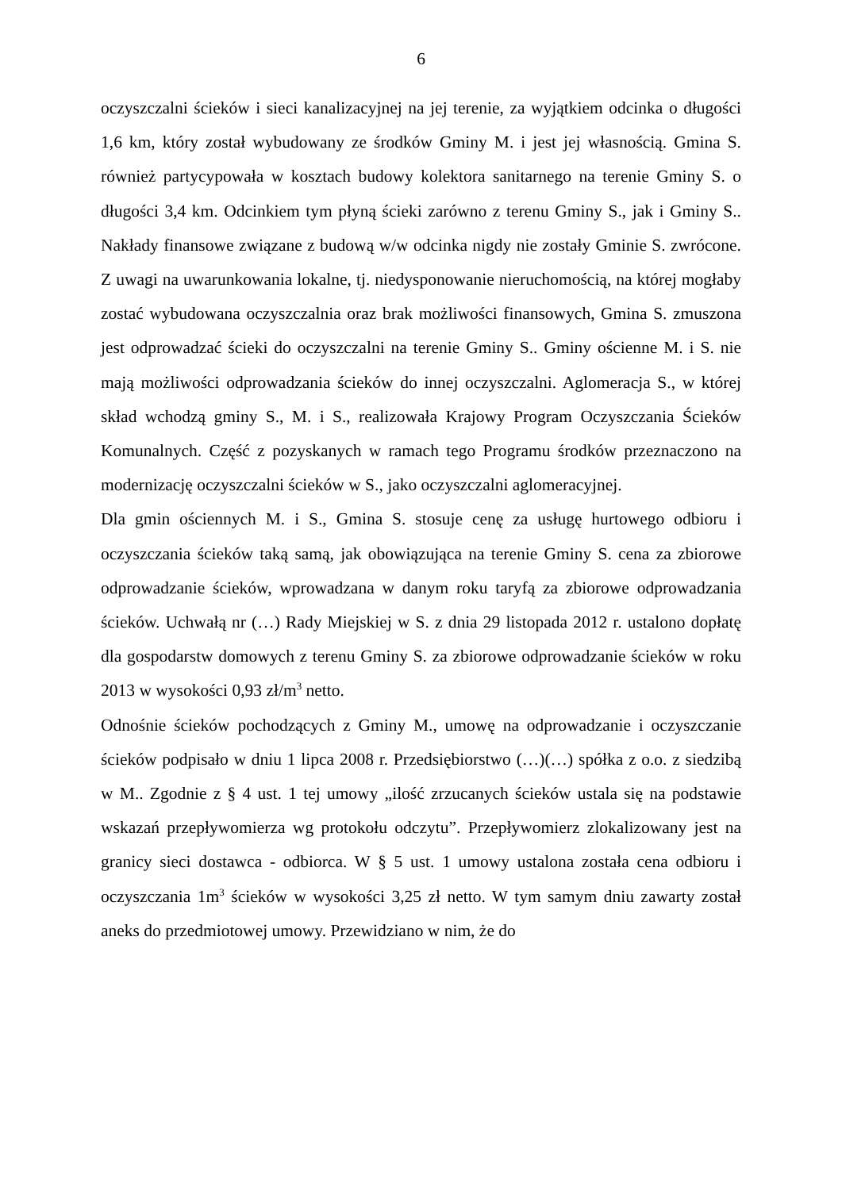6
oczyszczalni ścieków i sieci kanalizacyjnej na jej terenie, za wyjątkiem odcinka o długości 1,6 km, który został wybudowany ze środków Gminy M. i jest jej własnością. Gmina S. również partycypowała w kosztach budowy kolektora sanitarnego na terenie Gminy S. o długości 3,4 km. Odcinkiem tym płyną ścieki zarówno z terenu Gminy S., jak i Gminy S.. Nakłady finansowe związane z budową w/w odcinka nigdy nie zostały Gminie S. zwrócone. Z uwagi na uwarunkowania lokalne, tj. niedysponowanie nieruchomością, na której mogłaby zostać wybudowana oczyszczalnia oraz brak możliwości finansowych, Gmina S. zmuszona jest odprowadzać ścieki do oczyszczalni na terenie Gminy S.. Gminy ościenne M. i S. nie mają możliwości odprowadzania ścieków do innej oczyszczalni. Aglomeracja S., w której skład wchodzą gminy S., M. i S., realizowała Krajowy Program Oczyszczania Ścieków Komunalnych. Część z pozyskanych w ramach tego Programu środków przeznaczono na modernizację oczyszczalni ścieków w S., jako oczyszczalni aglomeracyjnej.
Dla gmin ościennych M. i S., Gmina S. stosuje cenę za usługę hurtowego odbioru i oczyszczania ścieków taką samą, jak obowiązująca na terenie Gminy S. cena za zbiorowe odprowadzanie ścieków, wprowadzana w danym roku taryfą za zbiorowe odprowadzania ścieków. Uchwałą nr (…) Rady Miejskiej w S. z dnia 29 listopada 2012 r. ustalono dopłatę dla gospodarstw domowych z terenu Gminy S. za zbiorowe odprowadzanie ścieków w roku 2013 w wysokości 0,93 zł/m<sup>3</sup> netto.
Odnośnie ścieków pochodzących z Gminy M., umowę na odprowadzanie i oczyszczanie ścieków podpisało w dniu 1 lipca 2008 r. Przedsiębiorstwo (…)(…) spółka z o.o. z siedzibą w M.. Zgodnie z § 4 ust. 1 tej umowy „ilość zrzucanych ścieków ustala się na podstawie wskazań przepływomierza wg protokołu odczytu”. Przepływomierz zlokalizowany jest na granicy sieci dostawca - odbiorca. W § 5 ust. 1 umowy ustalona została cena odbioru i oczyszczania 1m<sup>3</sup> ścieków w wysokości 3,25 zł netto. W tym samym dniu zawarty został aneks do przedmiotowej umowy. Przewidziano w nim, że do